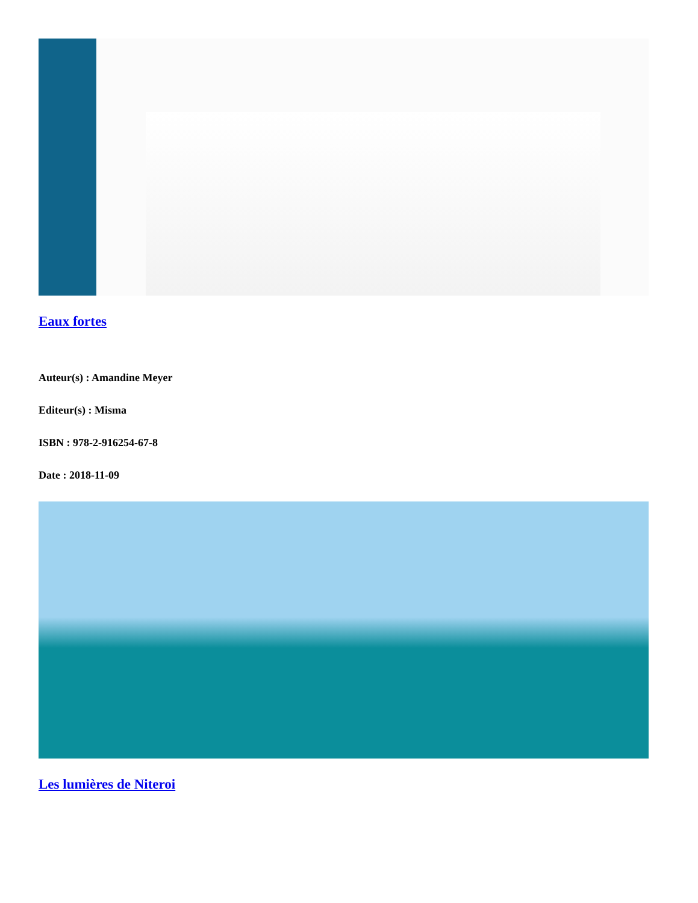Eaux fortes
Auteur(s) : Amandine Meyer
Editeur(s) : Misma
ISBN : 978-2-916254-67-8
Date : 2018-11-09
Les lumières de Niteroi